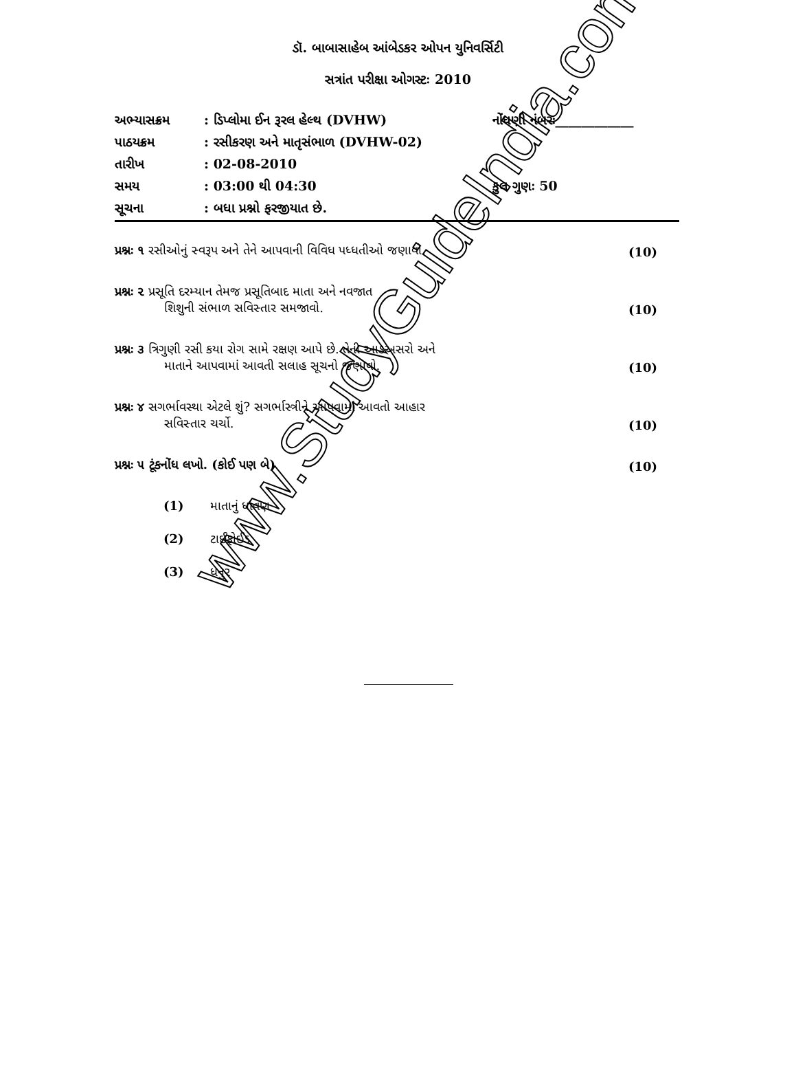ડૉ. બાબાસાહેબ આંબેડકર ઓપન યુનિવર્સિટી
સત્રાંત પરીક્ષા ઓગસ્ટઃ 2010
| અભ્યાસક્રમ | : ડિપ્લોમા ઈન રૂરલ હેલ્થ (DVHW) | નોંધણી નંબરઃ____________ |
| પાઠયક્રમ | : રસીકરણ અને માતૃસંભાળ (DVHW-02) | |
| તારીખ | : 02-08-2010 | |
| સમય | : 03:00 થી 04:30 | કુલ ગુણઃ 50 |
| સૂચના | : બધા પ્રશ્નો ફરજીયાત છે. | |
| પ્રશ્નઃ ૧ રસીઓનું સ્વરૂપ અને તેને આપવાની વિવિધ પધ્ધતીઓ જણાવો. | (10) |
| પ્રશ્નઃ ૨ પ્રસૂતિ દરમ્યાન તેમજ પ્રસૂતિબાદ માતા અને નવજાત શિશુની સંભાળ સવિસ્તાર સમજાવો. | (10) |
| પ્રશ્નઃ ૩ ત્રિગુણી રસી કયા રોગ સામે રક્ષણ આપે છે. તેની આડઅસરો અને માતાને આપવામાં આવતી સલાહ સૂચનો જણાવો. | (10) |
| પ્રશ્નઃ ૪ સગર્ભાવસ્થા એટલે શું? સગર્ભાસ્ત્રીને આપવામાં આવતો આહાર સવિસ્તાર ચર્ચો. | (10) |
| પ્રશ્નઃ ૫ ટૂંકનોંધ લખો. (કોઈ પણ બે) | (10) |
(1) માતાનું ધાવણ
(2) ટાઈફોઈડ
(3) ધનુર
www.StudyGuideIndia.com